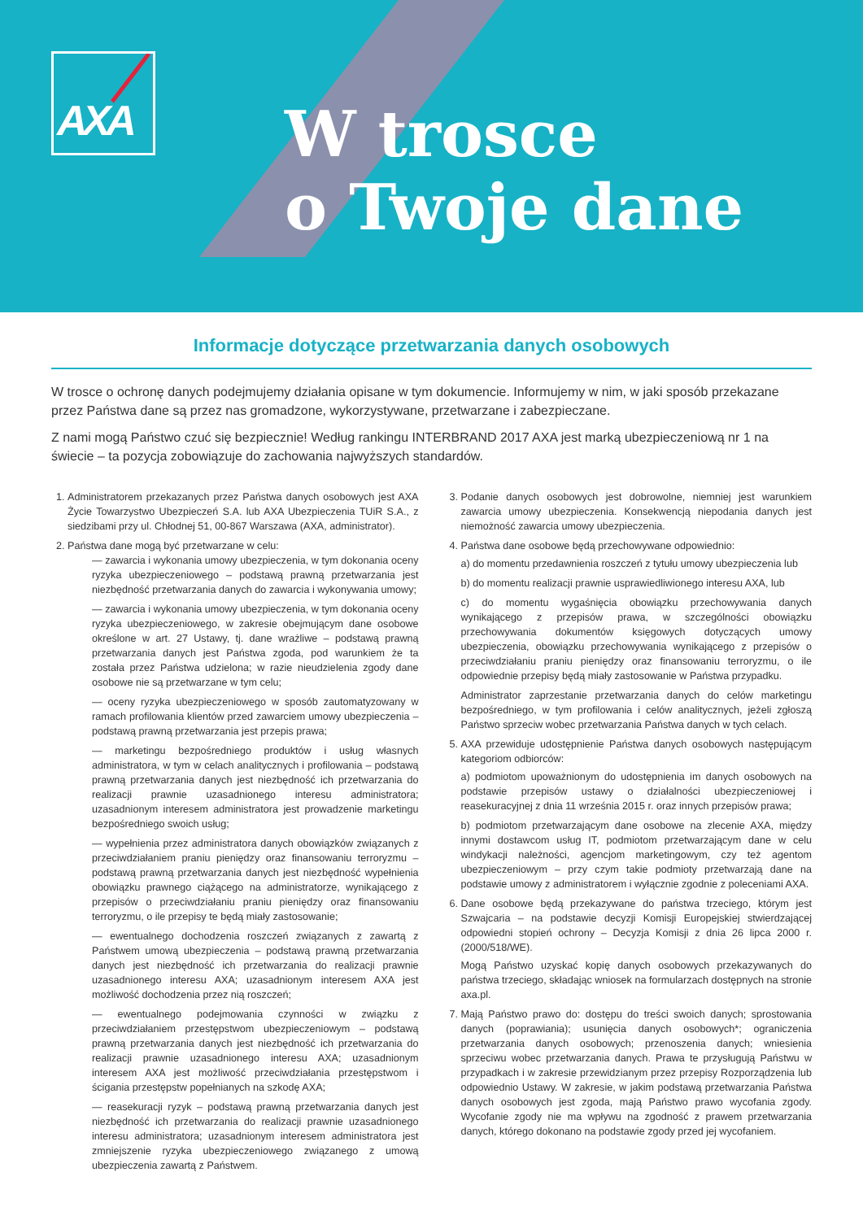AXA
W trosce
o Twoje dane
Informacje dotyczące przetwarzania danych osobowych
W trosce o ochronę danych podejmujemy działania opisane w tym dokumencie. Informujemy w nim, w jaki sposób przekazane przez Państwa dane są przez nas gromadzone, wykorzystywane, przetwarzane i zabezpieczane.
Z nami mogą Państwo czuć się bezpiecznie! Według rankingu INTERBRAND 2017 AXA jest marką ubezpieczeniową nr 1 na świecie – ta pozycja zobowiązuje do zachowania najwyższych standardów.
1. Administratorem przekazanych przez Państwa danych osobowych jest AXA Życie Towarzystwo Ubezpieczeń S.A. lub AXA Ubezpieczenia TUiR S.A., z siedzibami przy ul. Chłodnej 51, 00-867 Warszawa (AXA, administrator).
2. Państwa dane mogą być przetwarzane w celu:
— zawarcia i wykonania umowy ubezpieczenia, w tym dokonania oceny ryzyka ubezpieczeniowego – podstawą prawną przetwarzania jest niezbędność przetwarzania danych do zawarcia i wykonywania umowy;
— zawarcia i wykonania umowy ubezpieczenia, w tym dokonania oceny ryzyka ubezpieczeniowego, w zakresie obejmującym dane osobowe określone w art. 27 Ustawy, tj. dane wrażliwe – podstawą prawną przetwarzania danych jest Państwa zgoda, pod warunkiem że ta została przez Państwa udzielona; w razie nieudzielenia zgody dane osobowe nie są przetwarzane w tym celu;
— oceny ryzyka ubezpieczeniowego w sposób zautomatyzowany w ramach profilowania klientów przed zawarciem umowy ubezpieczenia – podstawą prawną przetwarzania jest przepis prawa;
— marketingu bezpośredniego produktów i usług własnych administratora, w tym w celach analitycznych i profilowania – podstawą prawną przetwarzania danych jest niezbędność ich przetwarzania do realizacji prawnie uzasadnionego interesu administratora; uzasadnionym interesem administratora jest prowadzenie marketingu bezpośredniego swoich usług;
— wypełnienia przez administratora danych obowiązków związanych z przeciwdziałaniem praniu pieniędzy oraz finansowaniu terroryzmu – podstawą prawną przetwarzania danych jest niezbędność wypełnienia obowiązku prawnego ciążącego na administratorze, wynikającego z przepisów o przeciwdziałaniu praniu pieniędzy oraz finansowaniu terroryzmu, o ile przepisy te będą miały zastosowanie;
— ewentualnego dochodzenia roszczeń związanych z zawartą z Państwem umową ubezpieczenia – podstawą prawną przetwarzania danych jest niezbędność ich przetwarzania do realizacji prawnie uzasadnionego interesu AXA; uzasadnionym interesem AXA jest możliwość dochodzenia przez nią roszczeń;
— ewentualnego podejmowania czynności w związku z przeciwdziałaniem przestępstwom ubezpieczeniowym – podstawą prawną przetwarzania danych jest niezbędność ich przetwarzania do realizacji prawnie uzasadnionego interesu AXA; uzasadnionym interesem AXA jest możliwość przeciwdziałania przestępstwom i ścigania przestępstw popełnianych na szkodę AXA;
— reasekuracji ryzyk – podstawą prawną przetwarzania danych jest niezbędność ich przetwarzania do realizacji prawnie uzasadnionego interesu administratora; uzasadnionym interesem administratora jest zmniejszenie ryzyka ubezpieczeniowego związanego z umową ubezpieczenia zawartą z Państwem.
3. Podanie danych osobowych jest dobrowolne, niemniej jest warunkiem zawarcia umowy ubezpieczenia. Konsekwencją niepodania danych jest niemożność zawarcia umowy ubezpieczenia.
4. Państwa dane osobowe będą przechowywane odpowiednio:
a) do momentu przedawnienia roszczeń z tytułu umowy ubezpieczenia lub
b) do momentu realizacji prawnie usprawiedliwionego interesu AXA, lub
c) do momentu wygaśnięcia obowiązku przechowywania danych wynikającego z przepisów prawa, w szczególności obowiązku przechowywania dokumentów księgowych dotyczących umowy ubezpieczenia, obowiązku przechowywania wynikającego z przepisów o przeciwdziałaniu praniu pieniędzy oraz finansowaniu terroryzmu, o ile odpowiednie przepisy będą miały zastosowanie w Państwa przypadku.
Administrator zaprzestanie przetwarzania danych do celów marketingu bezpośredniego, w tym profilowania i celów analitycznych, jeżeli zgłoszą Państwo sprzeciw wobec przetwarzania Państwa danych w tych celach.
5. AXA przewiduje udostępnienie Państwa danych osobowych następującym kategoriom odbiorców:
a) podmiotom upoważnionym do udostępnienia im danych osobowych na podstawie przepisów ustawy o działalności ubezpieczeniowej i reasekuracyjnej z dnia 11 września 2015 r. oraz innych przepisów prawa;
b) podmiotom przetwarzającym dane osobowe na zlecenie AXA, między innymi dostawcom usług IT, podmiotom przetwarzającym dane w celu windykacji należności, agencjom marketingowym, czy też agentom ubezpieczeniowym – przy czym takie podmioty przetwarzają dane na podstawie umowy z administratorem i wyłącznie zgodnie z poleceniami AXA.
6. Dane osobowe będą przekazywane do państwa trzeciego, którym jest Szwajcaria – na podstawie decyzji Komisji Europejskiej stwierdzającej odpowiedni stopień ochrony – Decyzja Komisji z dnia 26 lipca 2000 r. (2000/518/WE).
Mogą Państwo uzyskać kopię danych osobowych przekazywanych do państwa trzeciego, składając wniosek na formularzach dostępnych na stronie axa.pl.
7. Mają Państwo prawo do: dostępu do treści swoich danych; sprostowania danych (poprawiania); usunięcia danych osobowych*; ograniczenia przetwarzania danych osobowych; przenoszenia danych; wniesienia sprzeciwu wobec przetwarzania danych. Prawa te przysługują Państwu w przypadkach i w zakresie przewidzianym przez przepisy Rozporządzenia lub odpowiednio Ustawy. W zakresie, w jakim podstawą przetwarzania Państwa danych osobowych jest zgoda, mają Państwo prawo wycofania zgody. Wycofanie zgody nie ma wpływu na zgodność z prawem przetwarzania danych, którego dokonano na podstawie zgody przed jej wycofaniem.